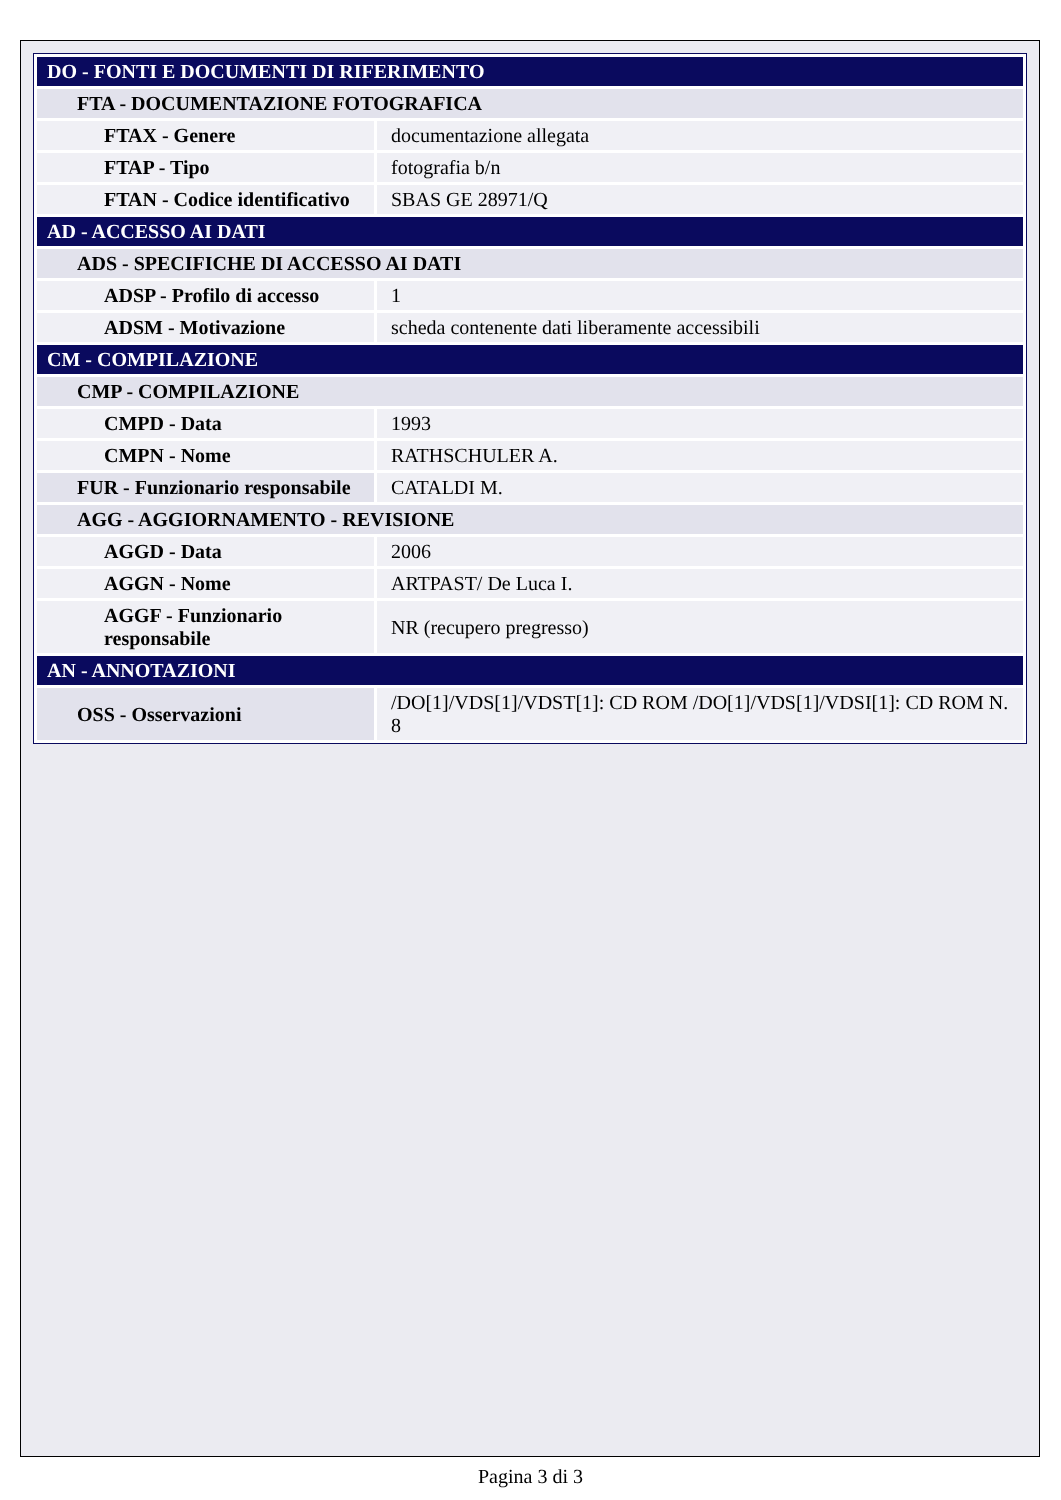| DO - FONTI E DOCUMENTI DI RIFERIMENTO | |
| FTA - DOCUMENTAZIONE FOTOGRAFICA | |
| FTAX - Genere | documentazione allegata |
| FTAP - Tipo | fotografia b/n |
| FTAN - Codice identificativo | SBAS GE 28971/Q |
| AD - ACCESSO AI DATI | |
| ADS - SPECIFICHE DI ACCESSO AI DATI | |
| ADSP - Profilo di accesso | 1 |
| ADSM - Motivazione | scheda contenente dati liberamente accessibili |
| CM - COMPILAZIONE | |
| CMP - COMPILAZIONE | |
| CMPD - Data | 1993 |
| CMPN - Nome | RATHSCHULER A. |
| FUR - Funzionario responsabile | CATALDI M. |
| AGG - AGGIORNAMENTO - REVISIONE | |
| AGGD - Data | 2006 |
| AGGN - Nome | ARTPAST/ De Luca I. |
| AGGF - Funzionario responsabile | NR (recupero pregresso) |
| AN - ANNOTAZIONI | |
| OSS - Osservazioni | /DO[1]/VDS[1]/VDST[1]: CD ROM /DO[1]/VDS[1]/VDSI[1]: CD ROM N. 8 |
Pagina 3 di 3